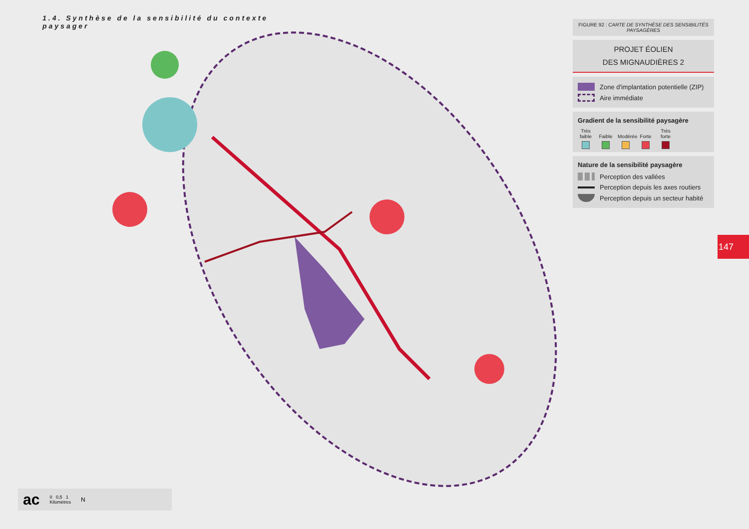1.4. Synthèse de la sensibilité du contexte paysager
FIGURE 92 : CARTE DE SYNTHÈSE DES SENSIBILITÉS PAYSAGÈRES
PROJET ÉOLIEN
DES MIGNAUDIÈRES 2
Zone d'implantation potentielle (ZIP)
Aire immédiate
Gradient de la sensibilité paysagère
Très faible
Faible
Modérée
Forte
Très forte
Nature de la sensibilité paysagère
Perception des vallées
Perception depuis les axes routiers
Perception depuis un secteur habité
147
ac 0 0,5 1
Kilomètres N